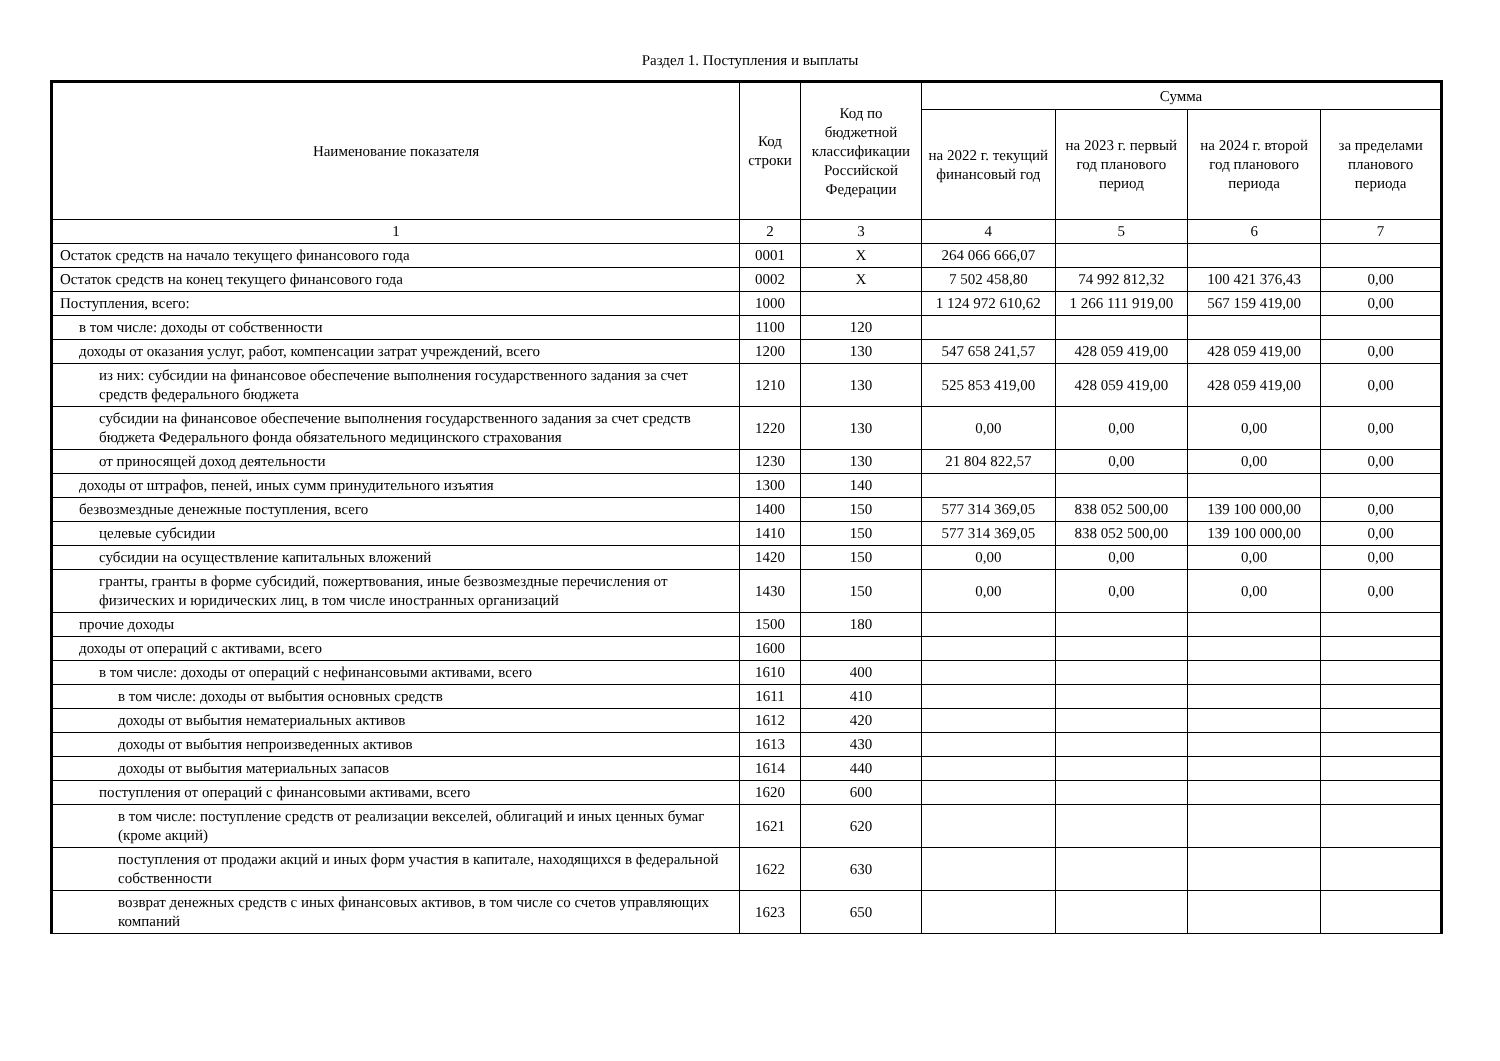Раздел 1. Поступления и выплаты
| Наименование показателя | Код строки | Код по бюджетной классификации Российской Федерации | Сумма | | | |
| --- | --- | --- | --- | --- | --- | --- |
| | | | на 2022 г. текущий финансовый год | на 2023 г. первый год планового период | на 2024 г. второй год планового периода | за пределами планового периода |
| 1 | 2 | 3 | 4 | 5 | 6 | 7 |
| Остаток средств на начало текущего финансового года | 0001 | X | 264 066 666,07 | | | |
| Остаток средств на конец текущего финансового года | 0002 | X | 7 502 458,80 | 74 992 812,32 | 100 421 376,43 | 0,00 |
| Поступления, всего: | 1000 | | 1 124 972 610,62 | 1 266 111 919,00 | 567 159 419,00 | 0,00 |
| в том числе: доходы от собственности | 1100 | 120 | | | | |
| доходы от оказания услуг, работ, компенсации затрат учреждений, всего | 1200 | 130 | 547 658 241,57 | 428 059 419,00 | 428 059 419,00 | 0,00 |
| из них: субсидии на финансовое обеспечение выполнения государственного задания за счет средств федерального бюджета | 1210 | 130 | 525 853 419,00 | 428 059 419,00 | 428 059 419,00 | 0,00 |
| субсидии на финансовое обеспечение выполнения государственного задания за счет средств бюджета Федерального фонда обязательного медицинского страхования | 1220 | 130 | 0,00 | 0,00 | 0,00 | 0,00 |
| от приносящей доход деятельности | 1230 | 130 | 21 804 822,57 | 0,00 | 0,00 | 0,00 |
| доходы от штрафов, пеней, иных сумм принудительного изъятия | 1300 | 140 | | | | |
| безвозмездные денежные поступления, всего | 1400 | 150 | 577 314 369,05 | 838 052 500,00 | 139 100 000,00 | 0,00 |
| целевые субсидии | 1410 | 150 | 577 314 369,05 | 838 052 500,00 | 139 100 000,00 | 0,00 |
| субсидии на осуществление капитальных вложений | 1420 | 150 | 0,00 | 0,00 | 0,00 | 0,00 |
| гранты, гранты в форме субсидий, пожертвования, иные безвозмездные перечисления от физических и юридических лиц, в том числе иностранных организаций | 1430 | 150 | 0,00 | 0,00 | 0,00 | 0,00 |
| прочие доходы | 1500 | 180 | | | | |
| доходы от операций с активами, всего | 1600 | | | | | |
| в том числе: доходы от операций с нефинансовыми активами, всего | 1610 | 400 | | | | |
| в том числе: доходы от выбытия основных средств | 1611 | 410 | | | | |
| доходы от выбытия нематериальных активов | 1612 | 420 | | | | |
| доходы от выбытия непроизведенных активов | 1613 | 430 | | | | |
| доходы от выбытия материальных запасов | 1614 | 440 | | | | |
| поступления от операций с финансовыми активами, всего | 1620 | 600 | | | | |
| в том числе: поступление средств от реализации векселей, облигаций и иных ценных бумаг (кроме акций) | 1621 | 620 | | | | |
| поступления от продажи акций и иных форм участия в капитале, находящихся в федеральной собственности | 1622 | 630 | | | | |
| возврат денежных средств с иных финансовых активов, в том числе со счетов управляющих компаний | 1623 | 650 | | | | |